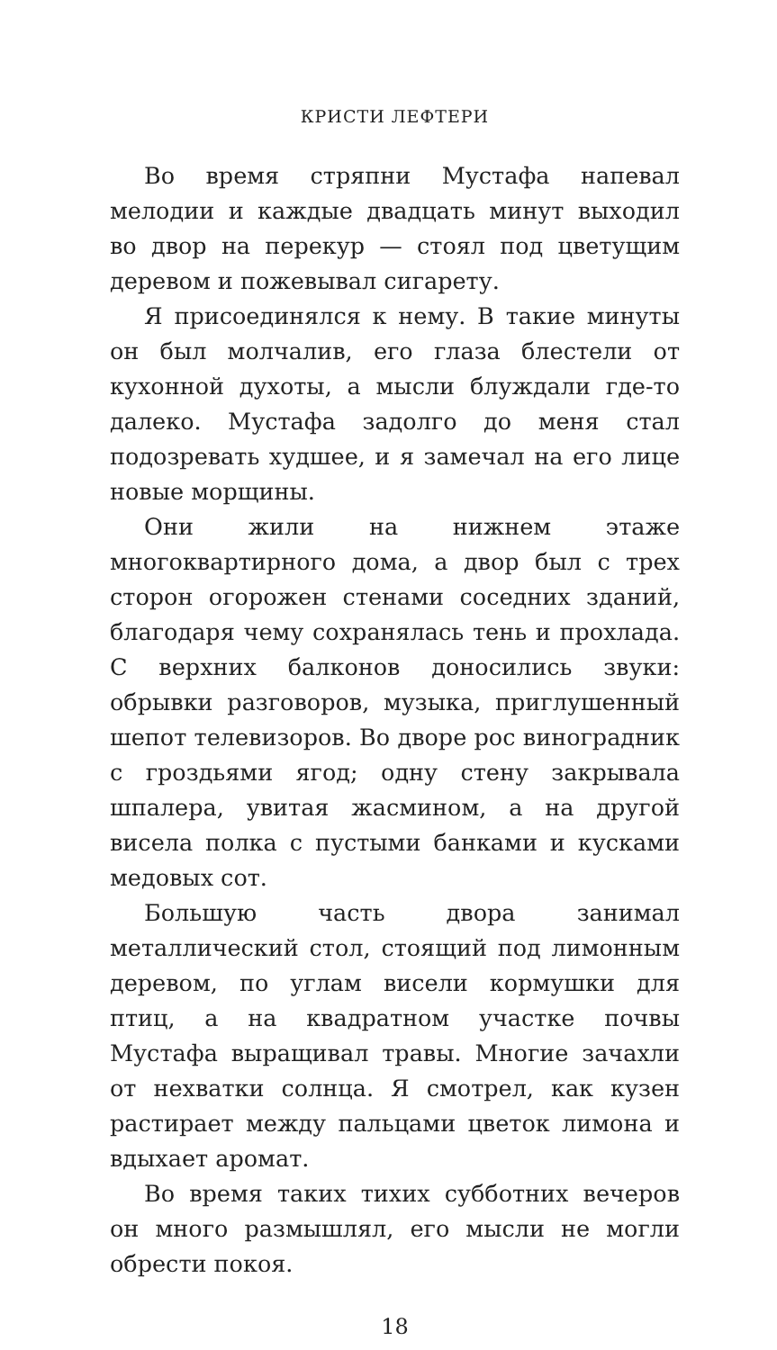КРИСТИ ЛЕФТЕРИ
Во время стряпни Мустафа напевал мелодии и каждые двадцать минут выходил во двор на перекур — стоял под цветущим деревом и пожевывал сигарету.
Я присоединялся к нему. В такие минуты он был молчалив, его глаза блестели от кухонной духоты, а мысли блуждали где-то далеко. Мустафа задолго до меня стал подозревать худшее, и я замечал на его лице новые морщины.
Они жили на нижнем этаже многоквартирного дома, а двор был с трех сторон огорожен стенами соседних зданий, благодаря чему сохранялась тень и прохлада. С верхних балконов доносились звуки: обрывки разговоров, музыка, приглушенный шепот телевизоров. Во дворе рос виноградник с гроздьями ягод; одну стену закрывала шпалера, увитая жасмином, а на другой висела полка с пустыми банками и кусками медовых сот.
Большую часть двора занимал металлический стол, стоящий под лимонным деревом, по углам висели кормушки для птиц, а на квадратном участке почвы Мустафа выращивал травы. Многие зачахли от нехватки солнца. Я смотрел, как кузен растирает между пальцами цветок лимона и вдыхает аромат.
Во время таких тихих субботних вечеров он много размышлял, его мысли не могли обрести покоя.
18